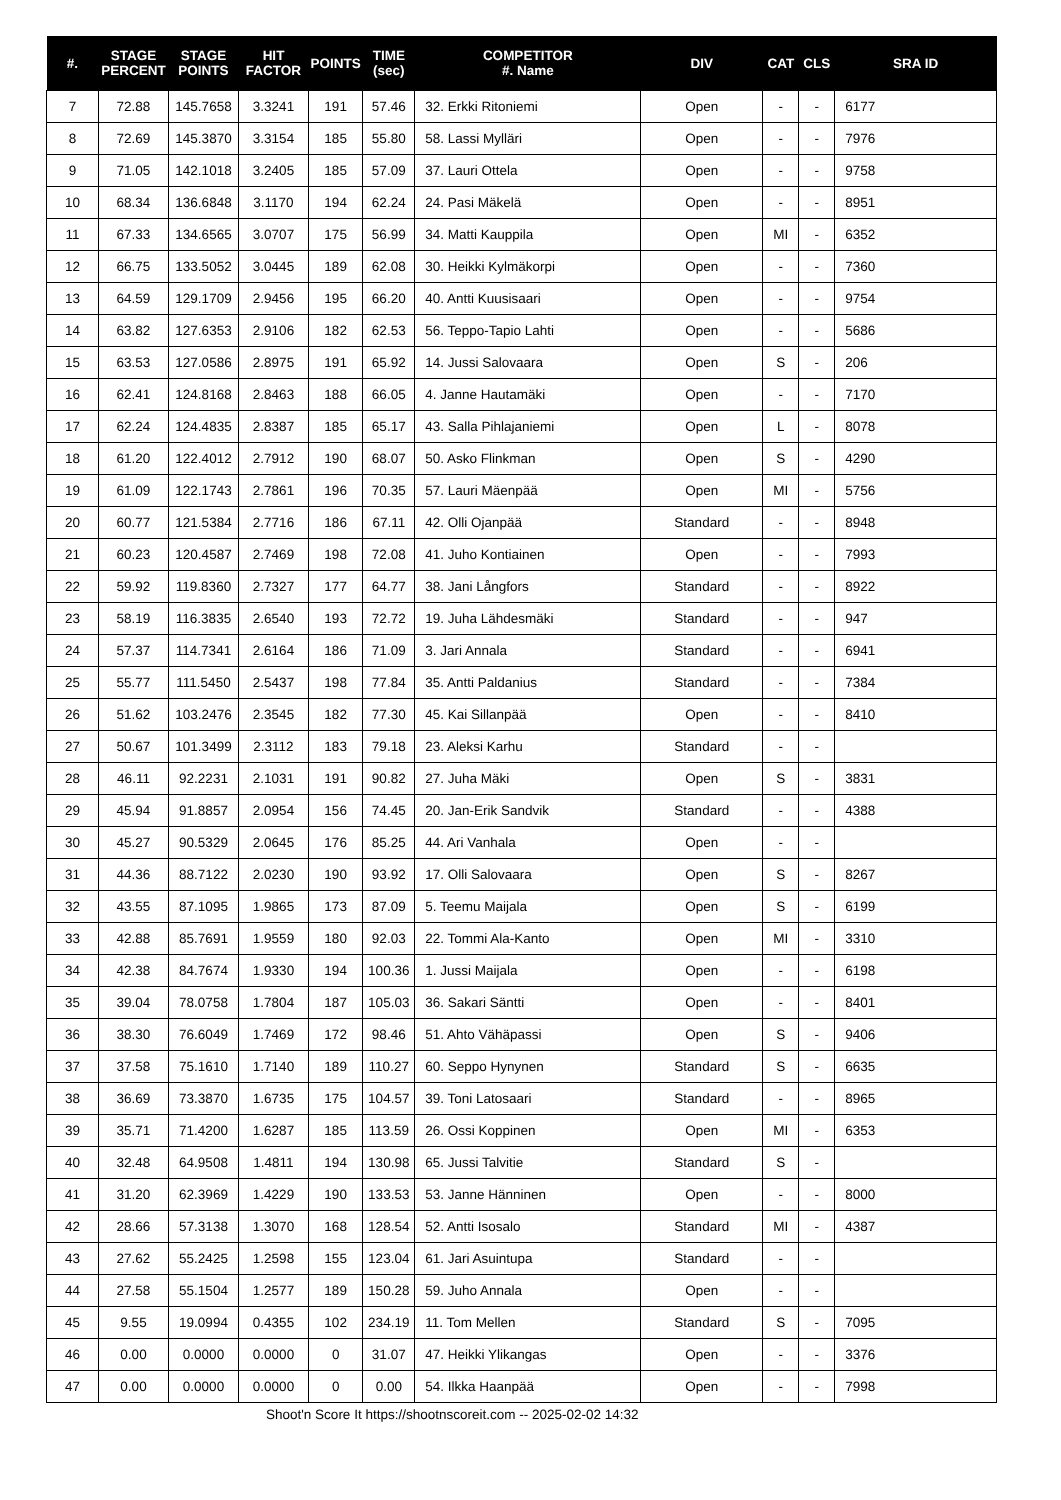| #. | STAGE PERCENT | STAGE POINTS | HIT FACTOR | POINTS | TIME (sec) | COMPETITOR #. Name | DIV | CAT | CLS | SRA ID |
| --- | --- | --- | --- | --- | --- | --- | --- | --- | --- | --- |
| 7 | 72.88 | 145.7658 | 3.3241 | 191 | 57.46 | 32. Erkki Ritoniemi | Open | - | - | 6177 |
| 8 | 72.69 | 145.3870 | 3.3154 | 185 | 55.80 | 58. Lassi Mylläri | Open | - | - | 7976 |
| 9 | 71.05 | 142.1018 | 3.2405 | 185 | 57.09 | 37. Lauri Ottela | Open | - | - | 9758 |
| 10 | 68.34 | 136.6848 | 3.1170 | 194 | 62.24 | 24. Pasi Mäkelä | Open | - | - | 8951 |
| 11 | 67.33 | 134.6565 | 3.0707 | 175 | 56.99 | 34. Matti Kauppila | Open | MI | - | 6352 |
| 12 | 66.75 | 133.5052 | 3.0445 | 189 | 62.08 | 30. Heikki Kylmäkorpi | Open | - | - | 7360 |
| 13 | 64.59 | 129.1709 | 2.9456 | 195 | 66.20 | 40. Antti Kuusisaari | Open | - | - | 9754 |
| 14 | 63.82 | 127.6353 | 2.9106 | 182 | 62.53 | 56. Teppo-Tapio Lahti | Open | - | - | 5686 |
| 15 | 63.53 | 127.0586 | 2.8975 | 191 | 65.92 | 14. Jussi Salovaara | Open | S | - | 206 |
| 16 | 62.41 | 124.8168 | 2.8463 | 188 | 66.05 | 4. Janne Hautamäki | Open | - | - | 7170 |
| 17 | 62.24 | 124.4835 | 2.8387 | 185 | 65.17 | 43. Salla Pihlajaniemi | Open | L | - | 8078 |
| 18 | 61.20 | 122.4012 | 2.7912 | 190 | 68.07 | 50. Asko Flinkman | Open | S | - | 4290 |
| 19 | 61.09 | 122.1743 | 2.7861 | 196 | 70.35 | 57. Lauri Mäenpää | Open | MI | - | 5756 |
| 20 | 60.77 | 121.5384 | 2.7716 | 186 | 67.11 | 42. Olli Ojanpää | Standard | - | - | 8948 |
| 21 | 60.23 | 120.4587 | 2.7469 | 198 | 72.08 | 41. Juho Kontiainen | Open | - | - | 7993 |
| 22 | 59.92 | 119.8360 | 2.7327 | 177 | 64.77 | 38. Jani Långfors | Standard | - | - | 8922 |
| 23 | 58.19 | 116.3835 | 2.6540 | 193 | 72.72 | 19. Juha Lähdesmäki | Standard | - | - | 947 |
| 24 | 57.37 | 114.7341 | 2.6164 | 186 | 71.09 | 3. Jari Annala | Standard | - | - | 6941 |
| 25 | 55.77 | 111.5450 | 2.5437 | 198 | 77.84 | 35. Antti Paldanius | Standard | - | - | 7384 |
| 26 | 51.62 | 103.2476 | 2.3545 | 182 | 77.30 | 45. Kai Sillanpää | Open | - | - | 8410 |
| 27 | 50.67 | 101.3499 | 2.3112 | 183 | 79.18 | 23. Aleksi Karhu | Standard | - | - | |
| 28 | 46.11 | 92.2231 | 2.1031 | 191 | 90.82 | 27. Juha Mäki | Open | S | - | 3831 |
| 29 | 45.94 | 91.8857 | 2.0954 | 156 | 74.45 | 20. Jan-Erik Sandvik | Standard | - | - | 4388 |
| 30 | 45.27 | 90.5329 | 2.0645 | 176 | 85.25 | 44. Ari Vanhala | Open | - | - | |
| 31 | 44.36 | 88.7122 | 2.0230 | 190 | 93.92 | 17. Olli Salovaara | Open | S | - | 8267 |
| 32 | 43.55 | 87.1095 | 1.9865 | 173 | 87.09 | 5. Teemu Maijala | Open | S | - | 6199 |
| 33 | 42.88 | 85.7691 | 1.9559 | 180 | 92.03 | 22. Tommi Ala-Kanto | Open | MI | - | 3310 |
| 34 | 42.38 | 84.7674 | 1.9330 | 194 | 100.36 | 1. Jussi Maijala | Open | - | - | 6198 |
| 35 | 39.04 | 78.0758 | 1.7804 | 187 | 105.03 | 36. Sakari Säntti | Open | - | - | 8401 |
| 36 | 38.30 | 76.6049 | 1.7469 | 172 | 98.46 | 51. Ahto Vähäpassi | Open | S | - | 9406 |
| 37 | 37.58 | 75.1610 | 1.7140 | 189 | 110.27 | 60. Seppo Hynynen | Standard | S | - | 6635 |
| 38 | 36.69 | 73.3870 | 1.6735 | 175 | 104.57 | 39. Toni Latosaari | Standard | - | - | 8965 |
| 39 | 35.71 | 71.4200 | 1.6287 | 185 | 113.59 | 26. Ossi Koppinen | Open | MI | - | 6353 |
| 40 | 32.48 | 64.9508 | 1.4811 | 194 | 130.98 | 65. Jussi Talvitie | Standard | S | - | |
| 41 | 31.20 | 62.3969 | 1.4229 | 190 | 133.53 | 53. Janne Hänninen | Open | - | - | 8000 |
| 42 | 28.66 | 57.3138 | 1.3070 | 168 | 128.54 | 52. Antti Isosalo | Standard | MI | - | 4387 |
| 43 | 27.62 | 55.2425 | 1.2598 | 155 | 123.04 | 61. Jari Asuintupa | Standard | - | - | |
| 44 | 27.58 | 55.1504 | 1.2577 | 189 | 150.28 | 59. Juho Annala | Open | - | - | |
| 45 | 9.55 | 19.0994 | 0.4355 | 102 | 234.19 | 11. Tom Mellen | Standard | S | - | 7095 |
| 46 | 0.00 | 0.0000 | 0.0000 | 0 | 31.07 | 47. Heikki Ylikangas | Open | - | - | 3376 |
| 47 | 0.00 | 0.0000 | 0.0000 | 0 | 0.00 | 54. Ilkka Haanpää | Open | - | - | 7998 |
Shoot'n Score It https://shootnscoreit.com -- 2025-02-02 14:32